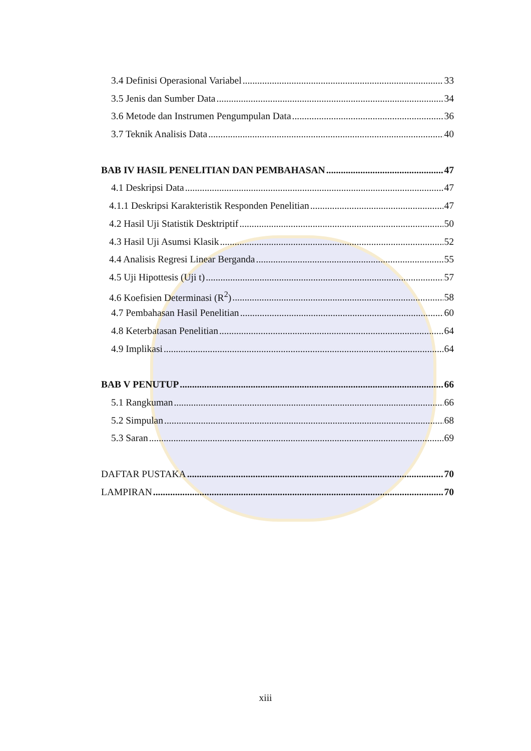3.4 Definisi Operasional Variabel 33
3.5 Jenis dan Sumber Data 34
3.6 Metode dan Instrumen Pengumpulan Data 36
3.7 Teknik Analisis Data 40
BAB IV HASIL PENELITIAN DAN PEMBAHASAN 47
4.1 Deskripsi Data 47
4.1.1 Deskripsi Karakteristik Responden Penelitian 47
4.2 Hasil Uji Statistik Desktriptif 50
4.3 Hasil Uji Asumsi Klasik 52
4.4 Analisis Regresi Linear Berganda 55
4.5 Uji Hipottesis (Uji t) 57
4.6 Koefisien Determinasi (R<sup>2</sup>) 58
4.7 Pembahasan Hasil Penelitian 60
4.8 Keterbatasan Penelitian 64
4.9 Implikasi 64
BAB V PENUTUP 66
5.1 Rangkuman 66
5.2 Simpulan 68
5.3 Saran 69
DAFTAR PUSTAKA 70
LAMPIRAN 70
xiii